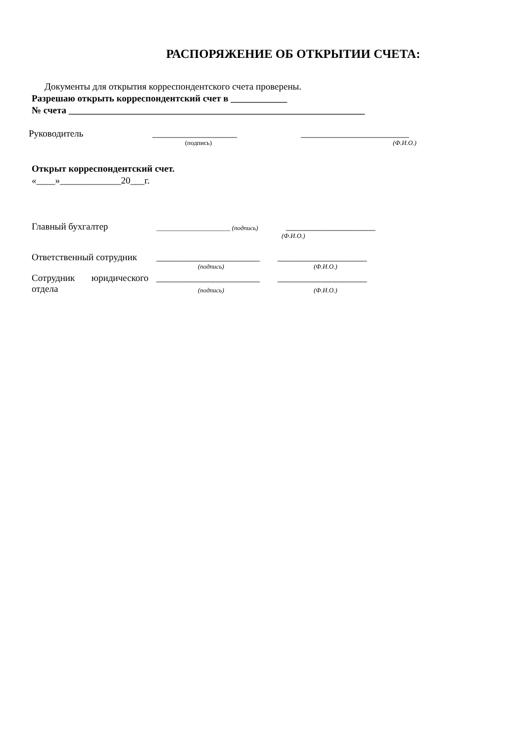РАСПОРЯЖЕНИЕ ОБ ОТКРЫТИИ СЧЕТА:
Документы для открытия корреспондентского счета проверены.
Разрешаю открыть корреспондентский счет в ____________
№ счета _______________________________________________________________
Руководитель __________________ _______________________
(подпись) (Ф.И.О.)
Открыт корреспондентский счет.
«____»_____________20___г.
Главный бухгалтер _______________________ (подпись) ___________________
(Ф.И.О.)
Ответственный сотрудник ______________________ ___________________
(подпись) (Ф.И.О.)
Сотрудник юридического ______________________ ___________________
отдела (подпись) (Ф.И.О.)